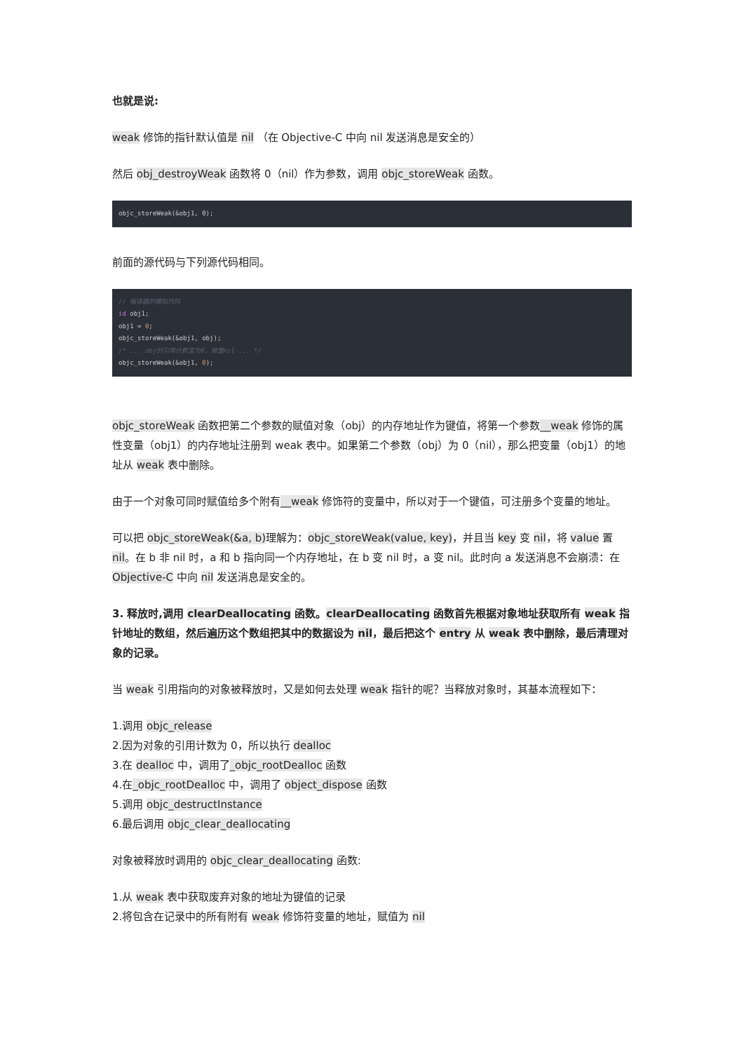也就是说:
weak 修饰的指针默认值是 nil （在 Objective-C 中向 nil 发送消息是安全的）
然后 obj_destroyWeak 函数将 0（nil）作为参数，调用 objc_storeWeak 函数。
objc_storeWeak(&obj1, 0);
前面的源代码与下列源代码相同。
// 编译器的模拟代码
id obj1;
obj1 = 0;
objc_storeWeak(&obj1, obj);
/* ... obj的引用计数变为0，被置nil ... */
objc_storeWeak(&obj1, 0);
objc_storeWeak 函数把第二个参数的赋值对象（obj）的内存地址作为键值，将第一个参数__weak 修饰的属性变量（obj1）的内存地址注册到 weak 表中。如果第二个参数（obj）为 0（nil），那么把变量（obj1）的地址从 weak 表中删除。
由于一个对象可同时赋值给多个附有__weak 修饰符的变量中，所以对于一个键值，可注册多个变量的地址。
可以把 objc_storeWeak(&a, b) 理解为：objc_storeWeak(value, key)，并且当 key 变 nil，将 value 置 nil。在 b 非 nil 时，a 和 b 指向同一个内存地址，在 b 变 nil 时，a 变 nil。此时向 a 发送消息不会崩溃：在 Objective-C 中向 nil 发送消息是安全的。
3. 释放时,调用 clearDeallocating 函数。clearDeallocating 函数首先根据对象地址获取所有 weak 指针地址的数组，然后遍历这个数组把其中的数据设为 nil，最后把这个 entry 从 weak 表中删除，最后清理对象的记录。
当 weak 引用指向的对象被释放时，又是如何去处理 weak 指针的呢？当释放对象时，其基本流程如下：
1.调用 objc_release
2.因为对象的引用计数为 0，所以执行 dealloc
3.在 dealloc 中，调用了_objc_rootDealloc 函数
4.在_objc_rootDealloc 中，调用了 object_dispose 函数
5.调用 objc_destructInstance
6.最后调用 objc_clear_deallocating
对象被释放时调用的 objc_clear_deallocating 函数:
1.从 weak 表中获取废弃对象的地址为键值的记录
2.将包含在记录中的所有附有 weak 修饰符变量的地址，赋值为 nil